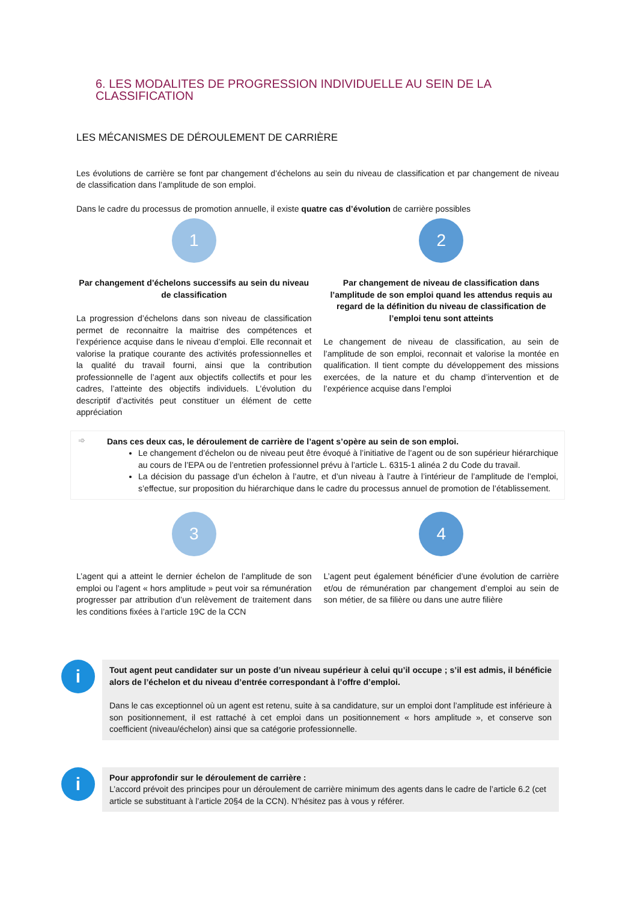6. LES MODALITES DE PROGRESSION INDIVIDUELLE AU SEIN DE LA CLASSIFICATION
LES MÉCANISMES DE DÉROULEMENT DE CARRIÈRE
Les évolutions de carrière se font par changement d’échelons au sein du niveau de classification et par changement de niveau de classification dans l’amplitude de son emploi.
Dans le cadre du processus de promotion annuelle, il existe quatre cas d’évolution de carrière possibles
1
Par changement d’échelons successifs au sein du niveau de classification
La progression d’échelons dans son niveau de classification permet de reconnaitre la maitrise des compétences et l’expérience acquise dans le niveau d’emploi. Elle reconnait et valorise la pratique courante des activités professionnelles et la qualité du travail fourni, ainsi que la contribution professionnelle de l’agent aux objectifs collectifs et pour les cadres, l’atteinte des objectifs individuels. L’évolution du descriptif d’activités peut constituer un élément de cette appréciation
2
Par changement de niveau de classification dans l’amplitude de son emploi quand les attendus requis au regard de la définition du niveau de classification de l’emploi tenu sont atteints
Le changement de niveau de classification, au sein de l’amplitude de son emploi, reconnait et valorise la montée en qualification. Il tient compte du développement des missions exercées, de la nature et du champ d’intervention et de l’expérience acquise dans l’emploi
➾ Dans ces deux cas, le déroulement de carrière de l’agent s’opère au sein de son emploi.
Le changement d’échelon ou de niveau peut être évoqué à l’initiative de l’agent ou de son supérieur hiérarchique au cours de l’EPA ou de l’entretien professionnel prévu à l’article L. 6315-1 alinéa 2 du Code du travail.
La décision du passage d’un échelon à l’autre, et d’un niveau à l’autre à l’intérieur de l’amplitude de l’emploi, s’effectue, sur proposition du hiérarchique dans le cadre du processus annuel de promotion de l’établissement.
3
L’agent qui a atteint le dernier échelon de l’amplitude de son emploi ou l’agent « hors amplitude » peut voir sa rémunération progresser par attribution d’un relèvement de traitement dans les conditions fixées à l’article 19C de la CCN
4
L’agent peut également bénéficier d’une évolution de carrière et/ou de rémunération par changement d’emploi au sein de son métier, de sa filière ou dans une autre filière
i
Tout agent peut candidater sur un poste d’un niveau supérieur à celui qu’il occupe ; s’il est admis, il bénéficie alors de l’échelon et du niveau d’entrée correspondant à l’offre d’emploi.
Dans le cas exceptionnel où un agent est retenu, suite à sa candidature, sur un emploi dont l’amplitude est inférieure à son positionnement, il est rattaché à cet emploi dans un positionnement « hors amplitude », et conserve son coefficient (niveau/échelon) ainsi que sa catégorie professionnelle.
i
Pour approfondir sur le déroulement de carrière :
L’accord prévoit des principes pour un déroulement de carrière minimum des agents dans le cadre de l’article 6.2 (cet article se substituant à l’article 20§4 de la CCN). N’hésitez pas à vous y référer.